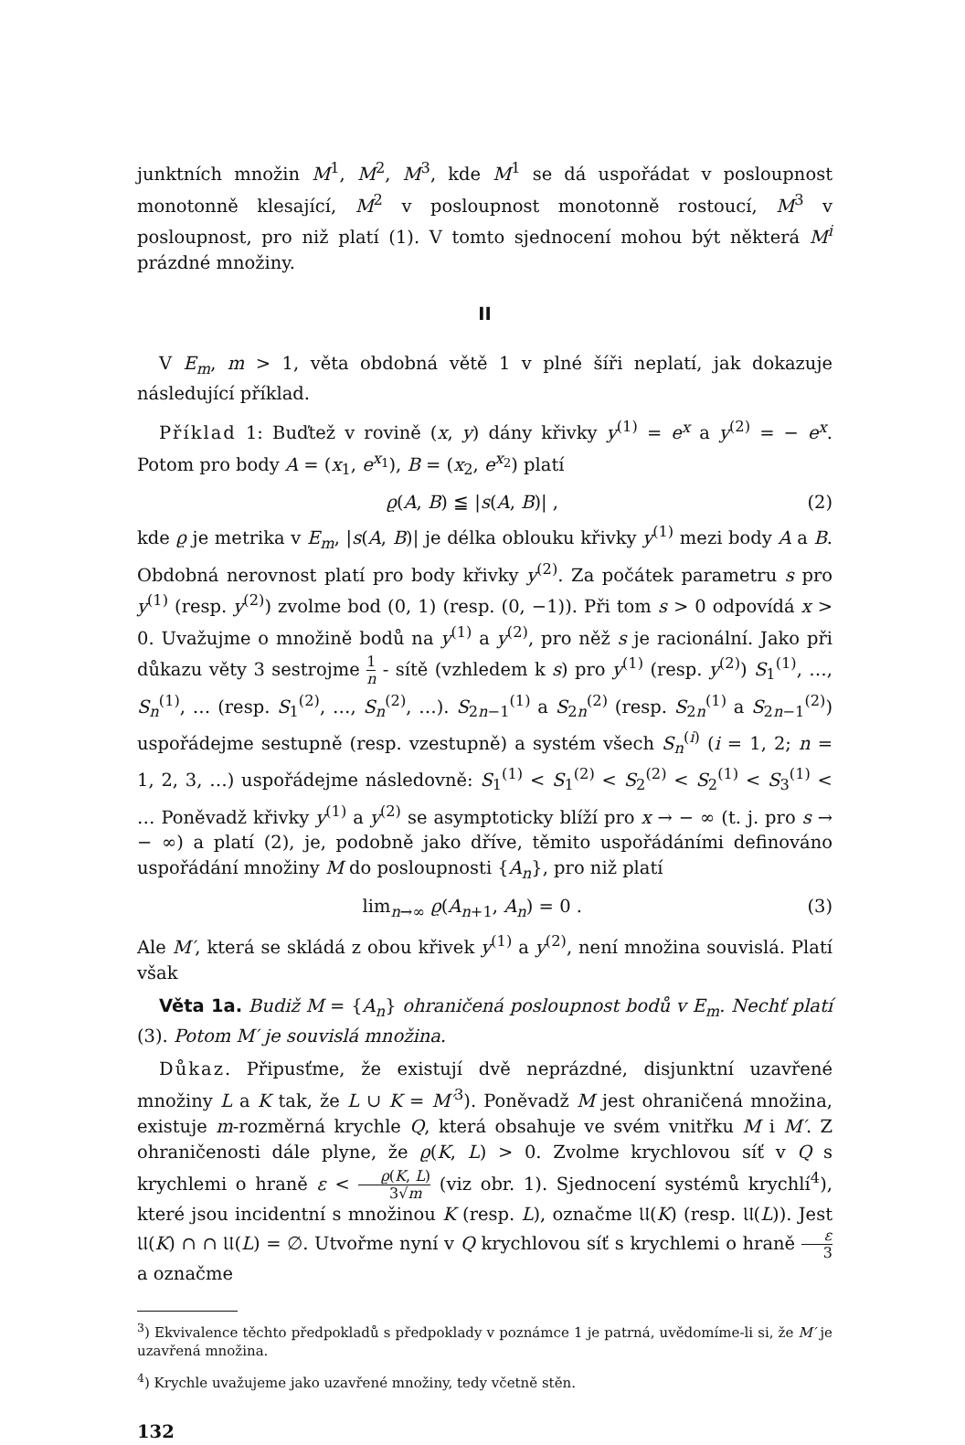junktních množin M<sup>1</sup>, M<sup>2</sup>, M<sup>3</sup>, kde M<sup>1</sup> se dá uspořádat v posloupnost monotonně klesající, M<sup>2</sup> v posloupnost monotonně rostoucí, M<sup>3</sup> v posloupnost, pro niž platí (1). V tomto sjednocení mohou být některá M<sup>i</sup> prázdné množiny.
II
V E<sub>m</sub>, m > 1, věta obdobná větě 1 v plné šíři neplatí, jak dokazuje následující příklad.
Příklad 1: Buďtež v rovině (x, y) dány křivky y<sup>(1)</sup> = e<sup>x</sup> a y<sup>(2)</sup> = − e<sup>x</sup>. Potom pro body A = (x<sub>1</sub>, e<sup>x<sub>1</sub></sup>), B = (x<sub>2</sub>, e<sup>x<sub>2</sub></sup>) platí
ϱ(A, B) ≦ |s(A, B)| , (2)
kde ϱ je metrika v E<sub>m</sub>, |s(A, B)| je délka oblouku křivky y<sup>(1)</sup> mezi body A a B. Obdobná nerovnost platí pro body křivky y<sup>(2)</sup>. Za počátek parametru s pro y<sup>(1)</sup> (resp. y<sup>(2)</sup>) zvolme bod (0, 1) (resp. (0, −1)). Při tom s > 0 odpovídá x > 0. Uvažujme o množině bodů na y<sup>(1)</sup> a y<sup>(2)</sup>, pro něž s je racionální. Jako při důkazu věty 3 sestrojme 1 n - sítě (vzhledem k s) pro y<sup>(1)</sup> (resp. y<sup>(2)</sup>) S<sub>1</sub><sup>(1)</sup>, …, S<sub>n</sub><sup>(1)</sup>, … (resp. S<sub>1</sub><sup>(2)</sup>, …, S<sub>n</sub><sup>(2)</sup>, …). S<sub>2n−1</sub><sup>(1)</sup> a S<sub>2n</sub><sup>(2)</sup> (resp. S<sub>2n</sub><sup>(1)</sup> a S<sub>2n−1</sub><sup>(2)</sup>) uspořádejme sestupně (resp. vzestupně) a systém všech S<sub>n</sub><sup>(i)</sup> (i = 1, 2; n = 1, 2, 3, …) uspořádejme následovně: S<sub>1</sub><sup>(1)</sup> < S<sub>1</sub><sup>(2)</sup> < S<sub>2</sub><sup>(2)</sup> < S<sub>2</sub><sup>(1)</sup> < S<sub>3</sub><sup>(1)</sup> < … Poněvadž křivky y<sup>(1)</sup> a y<sup>(2)</sup> se asymptoticky blíží pro x → − ∞ (t. j. pro s → − ∞) a platí (2), je, podobně jako dříve, těmito uspořádáními definováno uspořádání množiny M do posloupnosti {A<sub>n</sub>}, pro niž platí
lim<sub>n→∞</sub> ϱ(A<sub>n+1</sub>, A<sub>n</sub>) = 0 . (3)
Ale M′, která se skládá z obou křivek y<sup>(1)</sup> a y<sup>(2)</sup>, není množina souvislá. Platí však
Věta 1a. Budiž M = {A<sub>n</sub>} ohraničená posloupnost bodů v E<sub>m</sub>. Nechť platí (3). Potom M′ je souvislá množina.
Důkaz. Připusťme, že existují dvě neprázdné, disjunktní uzavřené množiny L a K tak, že L ∪ K = M′<sup>3</sup>). Poněvadž M jest ohraničená množina, existuje m-rozměrná krychle Q, která obsahuje ve svém vnitřku M i M′. Z ohraničenosti dále plyne, že ϱ(K, L) > 0. Zvolme krychlovou síť v Q s krychlemi o hraně ε < ϱ(K, L) 3√m (viz obr. 1). Sjednocení systémů krychlí<sup>4</sup>), které jsou incidentní s množinou K (resp. L), označme 𝔘(K) (resp. 𝔘(L)). Jest 𝔘(K) ∩ ∩ 𝔘(L) = ∅. Utvořme nyní v Q krychlovou síť s krychlemi o hraně ε 3 a označme
<sup>3</sup>) Ekvivalence těchto předpokladů s předpoklady v poznámce 1 je patrná, uvědomíme-li si, že M′ je uzavřená množina.
<sup>4</sup>) Krychle uvažujeme jako uzavřené množiny, tedy včetně stěn.
132